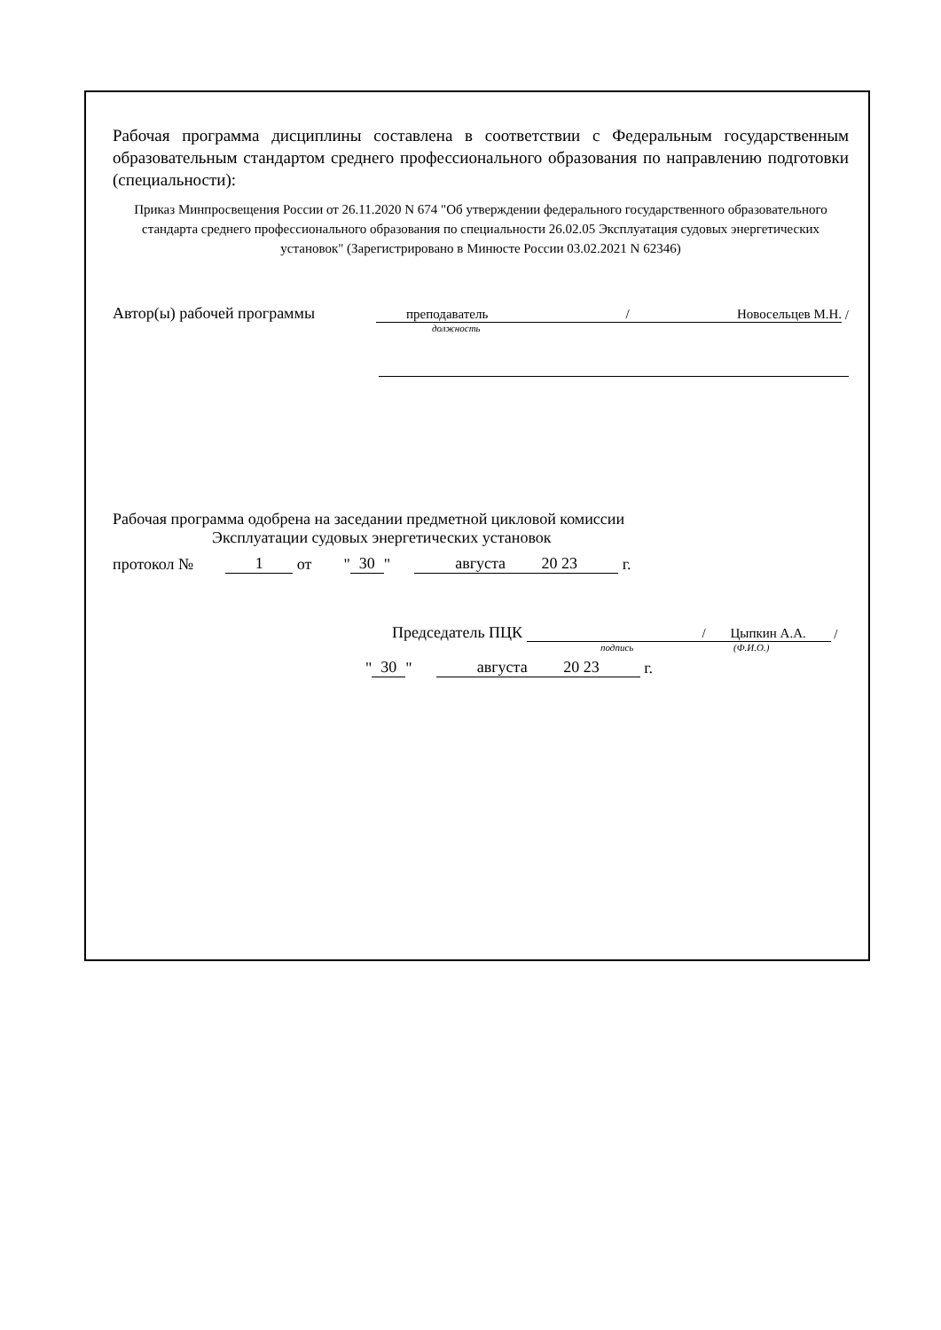Рабочая программа дисциплины составлена в соответствии с Федеральным государственным образовательным стандартом среднего профессионального образования по направлению подготовки (специальности):
Приказ Минпросвещения России от 26.11.2020 N 674 "Об утверждении федерального государственного образовательного стандарта среднего профессионального образования по специальности 26.02.05 Эксплуатация судовых энергетических установок" (Зарегистрировано в Минюсте России 03.02.2021 N 62346)
Автор(ы) рабочей программы преподаватель / Новосельцев М.Н. /
должность
Рабочая программа одобрена на заседании предметной цикловой комиссии
Эксплуатации судовых энергетических установок
протокол № 1 от " 30 " августа 20 23 г.
Председатель ПЦК / Цыпкин А.А. /
подпись (Ф.И.О.)
" 30 " августа 20 23 г.